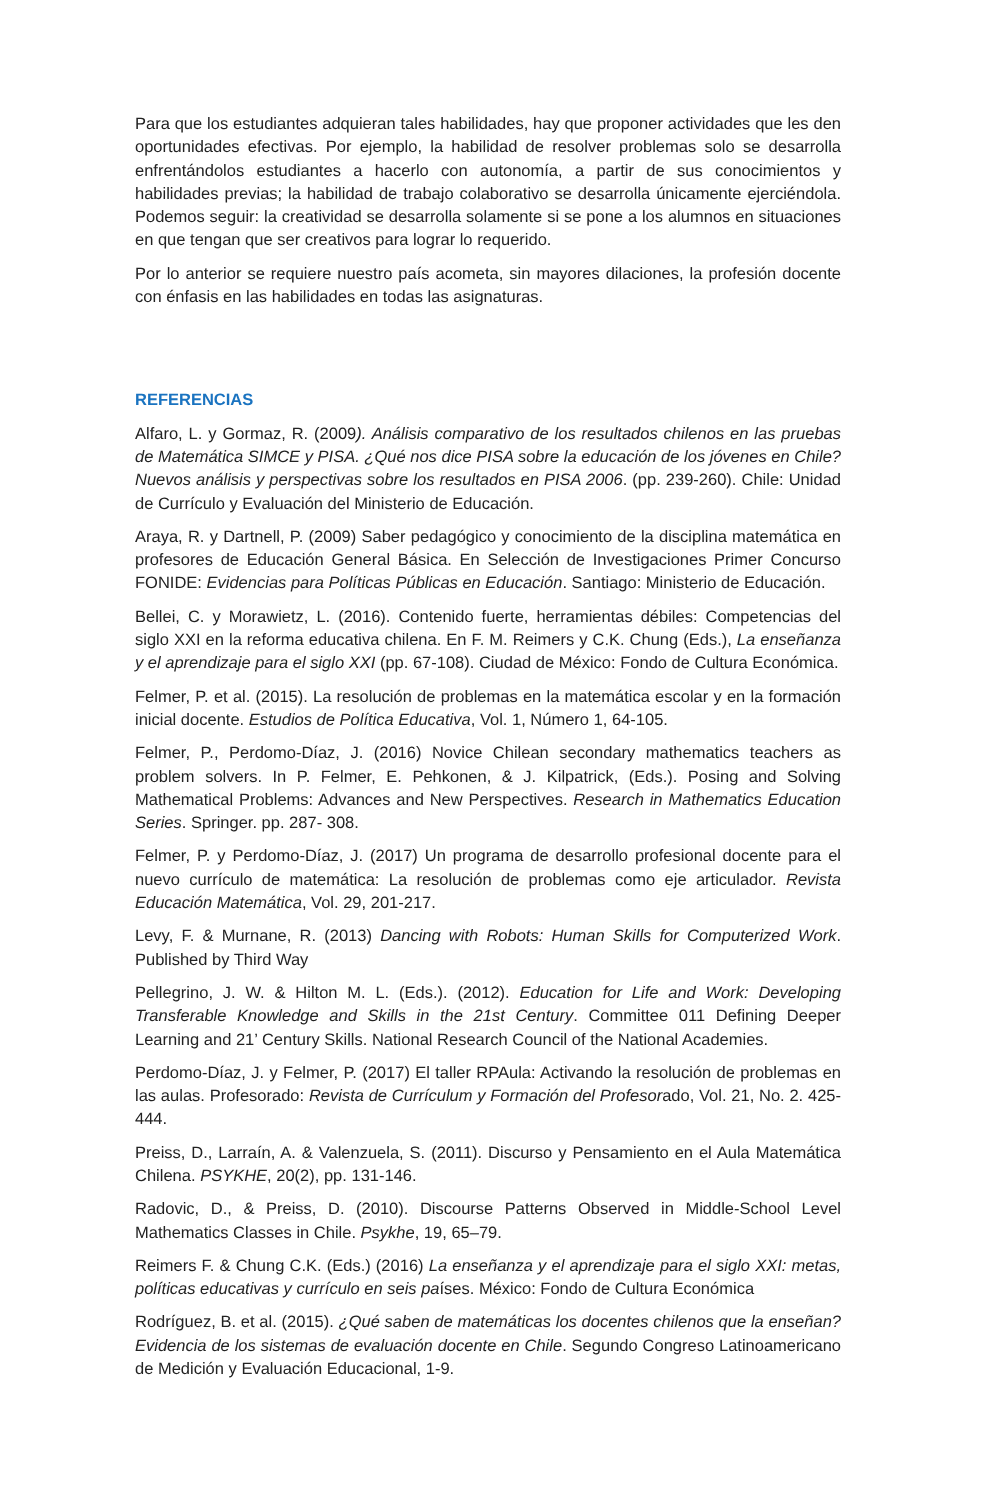Para que los estudiantes adquieran tales habilidades, hay que proponer actividades que les den oportunidades efectivas. Por ejemplo, la habilidad de resolver problemas solo se desarrolla enfrentándolos estudiantes a hacerlo con autonomía, a partir de sus conocimientos y habilidades previas; la habilidad de trabajo colaborativo se desarrolla únicamente ejerciéndola. Podemos seguir: la creatividad se desarrolla solamente si se pone a los alumnos en situaciones en que tengan que ser creativos para lograr lo requerido.
Por lo anterior se requiere nuestro país acometa, sin mayores dilaciones, la profesión docente con énfasis en las habilidades en todas las asignaturas.
REFERENCIAS
Alfaro, L. y Gormaz, R. (2009). Análisis comparativo de los resultados chilenos en las pruebas de Matemática SIMCE y PISA. ¿Qué nos dice PISA sobre la educación de los jóvenes en Chile? Nuevos análisis y perspectivas sobre los resultados en PISA 2006. (pp. 239-260). Chile: Unidad de Currículo y Evaluación del Ministerio de Educación.
Araya, R. y Dartnell, P. (2009) Saber pedagógico y conocimiento de la disciplina matemática en profesores de Educación General Básica. En Selección de Investigaciones Primer Concurso FONIDE: Evidencias para Políticas Públicas en Educación. Santiago: Ministerio de Educación.
Bellei, C. y Morawietz, L. (2016). Contenido fuerte, herramientas débiles: Competencias del siglo XXI en la reforma educativa chilena. En F. M. Reimers y C.K. Chung (Eds.), La enseñanza y el aprendizaje para el siglo XXI (pp. 67-108). Ciudad de México: Fondo de Cultura Económica.
Felmer, P. et al. (2015). La resolución de problemas en la matemática escolar y en la formación inicial docente. Estudios de Política Educativa, Vol. 1, Número 1, 64-105.
Felmer, P., Perdomo-Díaz, J. (2016) Novice Chilean secondary mathematics teachers as problem solvers. In P. Felmer, E. Pehkonen, & J. Kilpatrick, (Eds.). Posing and Solving Mathematical Problems: Advances and New Perspectives. Research in Mathematics Education Series. Springer. pp. 287- 308.
Felmer, P. y Perdomo-Díaz, J. (2017) Un programa de desarrollo profesional docente para el nuevo currículo de matemática: La resolución de problemas como eje articulador. Revista Educación Matemática, Vol. 29, 201-217.
Levy, F. & Murnane, R. (2013) Dancing with Robots: Human Skills for Computerized Work. Published by Third Way
Pellegrino, J. W. & Hilton M. L. (Eds.). (2012). Education for Life and Work: Developing Transferable Knowledge and Skills in the 21st Century. Committee 011 Defining Deeper Learning and 21’ Century Skills. National Research Council of the National Academies.
Perdomo-Díaz, J. y Felmer, P. (2017) El taller RPAula: Activando la resolución de problemas en las aulas. Profesorado: Revista de Currículum y Formación del Profesorado, Vol. 21, No. 2. 425-444.
Preiss, D., Larraín, A. & Valenzuela, S. (2011). Discurso y Pensamiento en el Aula Matemática Chilena. PSYKHE, 20(2), pp. 131-146.
Radovic, D., & Preiss, D. (2010). Discourse Patterns Observed in Middle-School Level Mathematics Classes in Chile. Psykhe, 19, 65–79.
Reimers F. & Chung C.K. (Eds.) (2016) La enseñanza y el aprendizaje para el siglo XXI: metas, políticas educativas y currículo en seis países. México: Fondo de Cultura Económica
Rodríguez, B. et al. (2015). ¿Qué saben de matemáticas los docentes chilenos que la enseñan? Evidencia de los sistemas de evaluación docente en Chile. Segundo Congreso Latinoamericano de Medición y Evaluación Educacional, 1-9.